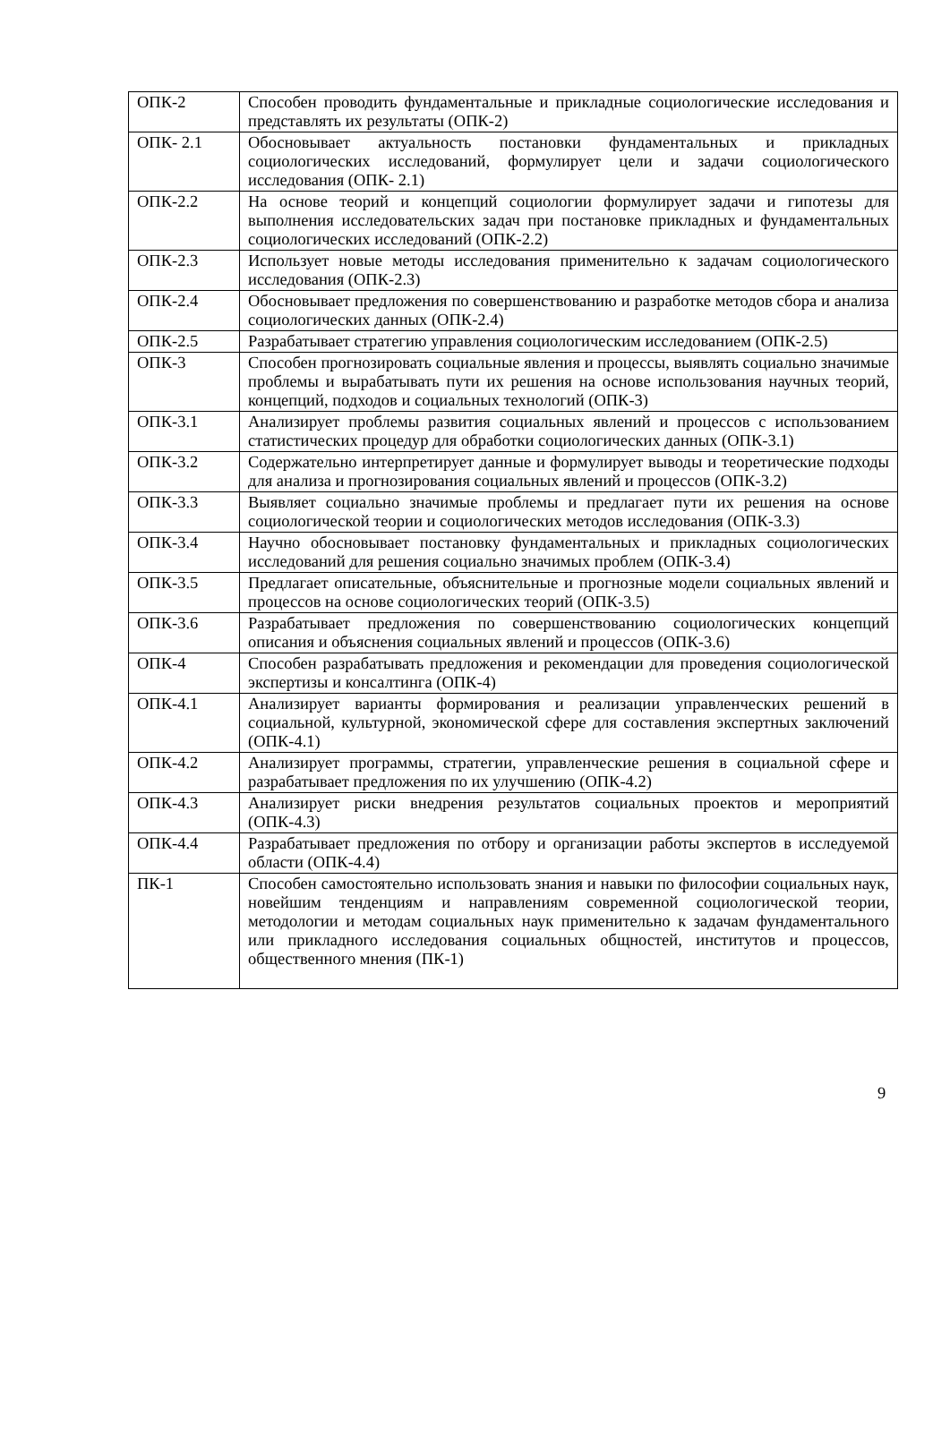| ОПК-2 | Способен проводить фундаментальные и прикладные социологические исследования и представлять их результаты (ОПК-2) |
| ОПК- 2.1 | Обосновывает актуальность постановки фундаментальных и прикладных социологических исследований, формулирует цели и задачи социологического исследования (ОПК- 2.1) |
| ОПК-2.2 | На основе теорий и концепций социологии формулирует задачи и гипотезы для выполнения исследовательских задач при постановке прикладных и фундаментальных социологических исследований (ОПК-2.2) |
| ОПК-2.3 | Использует новые методы исследования применительно к задачам социологического исследования (ОПК-2.3) |
| ОПК-2.4 | Обосновывает предложения по совершенствованию и разработке методов сбора и анализа социологических данных (ОПК-2.4) |
| ОПК-2.5 | Разрабатывает стратегию управления социологическим исследованием (ОПК-2.5) |
| ОПК-3 | Способен прогнозировать социальные явления и процессы, выявлять социально значимые проблемы и вырабатывать пути их решения на основе использования научных теорий, концепций, подходов и социальных технологий (ОПК-3) |
| ОПК-3.1 | Анализирует проблемы развития социальных явлений и процессов с использованием статистических процедур для обработки социологических данных (ОПК-3.1) |
| ОПК-3.2 | Содержательно интерпретирует данные и формулирует выводы и теоретические подходы для анализа и прогнозирования социальных явлений и процессов (ОПК-3.2) |
| ОПК-3.3 | Выявляет социально значимые проблемы и предлагает пути их решения на основе социологической теории и социологических методов исследования (ОПК-3.3) |
| ОПК-3.4 | Научно обосновывает постановку фундаментальных и прикладных социологических исследований для решения социально значимых проблем (ОПК-3.4) |
| ОПК-3.5 | Предлагает описательные, объяснительные и прогнозные модели социальных явлений и процессов на основе социологических теорий (ОПК-3.5) |
| ОПК-3.6 | Разрабатывает предложения по совершенствованию социологических концепций описания и объяснения социальных явлений и процессов (ОПК-3.6) |
| ОПК-4 | Способен разрабатывать предложения и рекомендации для проведения социологической экспертизы и консалтинга (ОПК-4) |
| ОПК-4.1 | Анализирует варианты формирования и реализации управленческих решений в социальной, культурной, экономической сфере для составления экспертных заключений (ОПК-4.1) |
| ОПК-4.2 | Анализирует программы, стратегии, управленческие решения в социальной сфере и разрабатывает предложения по их улучшению (ОПК-4.2) |
| ОПК-4.3 | Анализирует риски внедрения результатов социальных проектов и мероприятий (ОПК-4.3) |
| ОПК-4.4 | Разрабатывает предложения по отбору и организации работы экспертов в исследуемой области (ОПК-4.4) |
| ПК-1 | Способен самостоятельно использовать знания и навыки по философии социальных наук, новейшим тенденциям и направлениям современной социологической теории, методологии и методам социальных наук применительно к задачам фундаментального или прикладного исследования социальных общностей, институтов и процессов, общественного мнения (ПК-1) |
9